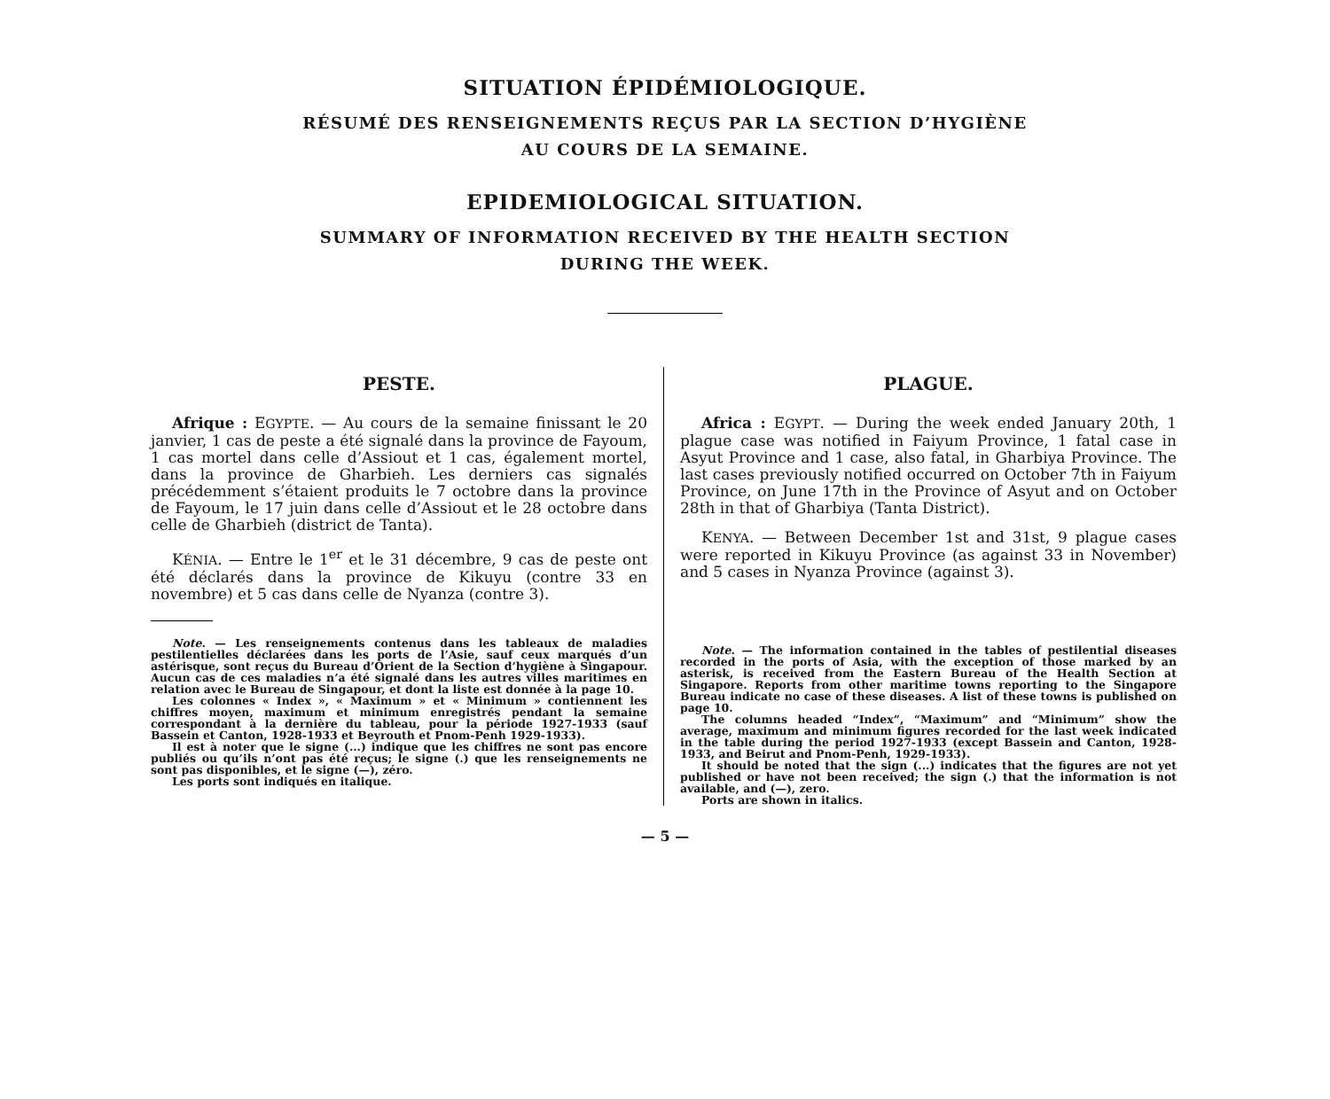SITUATION ÉPIDÉMIOLOGIQUE.
RÉSUMÉ DES RENSEIGNEMENTS REÇUS PAR LA SECTION D’HYGIÈNE
AU COURS DE LA SEMAINE.
EPIDEMIOLOGICAL SITUATION.
SUMMARY OF INFORMATION RECEIVED BY THE HEALTH SECTION
DURING THE WEEK.
PESTE.
Afrique : EGYPTE. — Au cours de la semaine finissant le 20 janvier, 1 cas de peste a été signalé dans la province de Fayoum, 1 cas mortel dans celle d’Assiout et 1 cas, également mortel, dans la province de Gharbieh. Les derniers cas signalés précédemment s’étaient produits le 7 octobre dans la province de Fayoum, le 17 juin dans celle d’Assiout et le 28 octobre dans celle de Gharbieh (district de Tanta).
KÉNIA. — Entre le 1<sup>er</sup> et le 31 décembre, 9 cas de peste ont été déclarés dans la province de Kikuyu (contre 33 en novembre) et 5 cas dans celle de Nyanza (contre 3).
Note. — Les renseignements contenus dans les tableaux de maladies pestilentielles déclarées dans les ports de l’Asie, sauf ceux marqués d’un astérisque, sont reçus du Bureau d’Orient de la Section d’hygiène à Singapour. Aucun cas de ces maladies n’a été signalé dans les autres villes maritimes en relation avec le Bureau de Singapour, et dont la liste est donnée à la page 10.
Les colonnes « Index », « Maximum » et « Minimum » contiennent les chiffres moyen, maximum et minimum enregistrés pendant la semaine correspondant à la dernière du tableau, pour la période 1927-1933 (sauf Bassein et Canton, 1928-1933 et Beyrouth et Pnom-Penh 1929-1933).
Il est à noter que le signe (...) indique que les chiffres ne sont pas encore publiés ou qu’ils n’ont pas été reçus; le signe (.) que les renseignements ne sont pas disponibles, et le signe (—), zéro.
Les ports sont indiqués en italique.
PLAGUE.
Africa : EGYPT. — During the week ended January 20th, 1 plague case was notified in Faiyum Province, 1 fatal case in Asyut Province and 1 case, also fatal, in Gharbiya Province. The last cases previously notified occurred on October 7th in Faiyum Province, on June 17th in the Province of Asyut and on October 28th in that of Gharbiya (Tanta District).
KENYA. — Between December 1st and 31st, 9 plague cases were reported in Kikuyu Province (as against 33 in November) and 5 cases in Nyanza Province (against 3).
Note. — The information contained in the tables of pestilential diseases recorded in the ports of Asia, with the exception of those marked by an asterisk, is received from the Eastern Bureau of the Health Section at Singapore. Reports from other maritime towns reporting to the Singapore Bureau indicate no case of these diseases. A list of these towns is published on page 10.
The columns headed “Index”, “Maximum” and “Minimum” show the average, maximum and minimum figures recorded for the last week indicated in the table during the period 1927-1933 (except Bassein and Canton, 1928-1933, and Beirut and Pnom-Penh, 1929-1933).
It should be noted that the sign (...) indicates that the figures are not yet published or have not been received; the sign (.) that the information is not available, and (—), zero.
Ports are shown in italics.
— 5 —